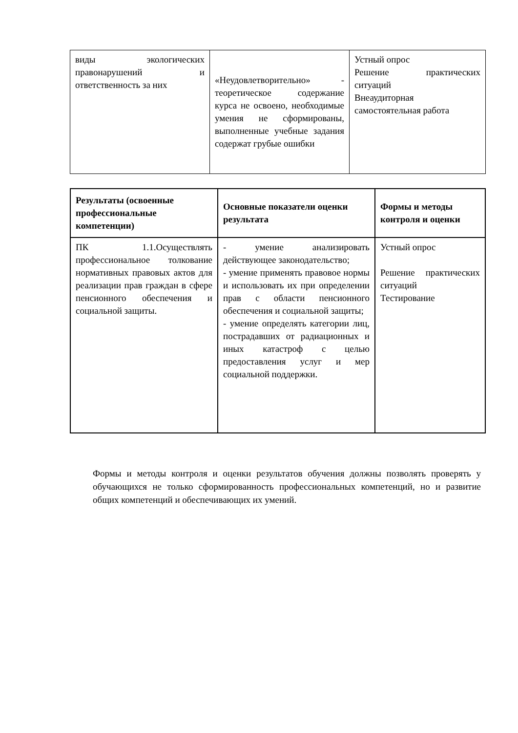| виды экологических правонарушений и ответственность за них | «Неудовлетворительно» - теоретическое содержание курса не освоено, необходимые умения не сформированы, выполненные учебные задания содержат грубые ошибки | Устный опрос Решение практических ситуаций Внеаудиторная самостоятельная работа |
| Результаты (освоенные профессиональные компетенции) | Основные показатели оценки результата | Формы и методы контроля и оценки |
| --- | --- | --- |
| ПК 1.1.Осуществлять профессиональное толкование нормативных правовых актов для реализации прав граждан в сфере пенсионного обеспечения и социальной защиты. | - умение анализировать действующее законодательство; - умение применять правовое нормы и использовать их при определении прав с области пенсионного обеспечения и социальной защиты; - умение определять категории лиц, пострадавших от радиационных и иных катастроф с целью предоставления услуг и мер социальной поддержки. | Устный опрос Решение практических ситуаций Тестирование |
Формы и методы контроля и оценки результатов обучения должны позволять проверять у обучающихся не только сформированность профессиональных компетенций, но и развитие общих компетенций и обеспечивающих их умений.